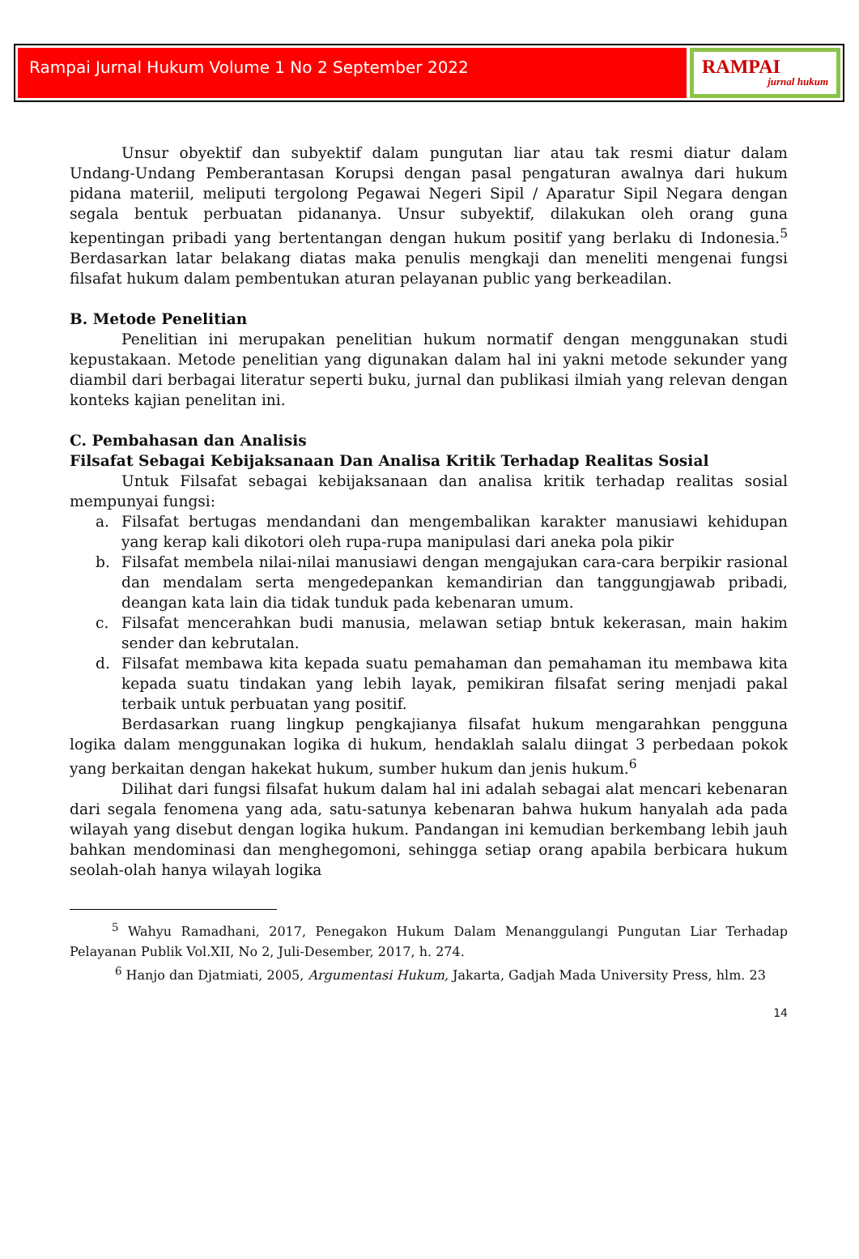Rampai Jurnal Hukum Volume 1 No 2 September 2022
RAMPAI
jurnal hukum
Unsur obyektif dan subyektif dalam pungutan liar atau tak resmi diatur dalam Undang-Undang Pemberantasan Korupsi dengan pasal pengaturan awalnya dari hukum pidana materiil, meliputi tergolong Pegawai Negeri Sipil / Aparatur Sipil Negara dengan segala bentuk perbuatan pidananya. Unsur subyektif, dilakukan oleh orang guna kepentingan pribadi yang bertentangan dengan hukum positif yang berlaku di Indonesia.<sup>5</sup> Berdasarkan latar belakang diatas maka penulis mengkaji dan meneliti mengenai fungsi filsafat hukum dalam pembentukan aturan pelayanan public yang berkeadilan.
B. Metode Penelitian
Penelitian ini merupakan penelitian hukum normatif dengan menggunakan studi kepustakaan. Metode penelitian yang digunakan dalam hal ini yakni metode sekunder yang diambil dari berbagai literatur seperti buku, jurnal dan publikasi ilmiah yang relevan dengan konteks kajian penelitan ini.
C. Pembahasan dan Analisis
Filsafat Sebagai Kebijaksanaan Dan Analisa Kritik Terhadap Realitas Sosial
Untuk Filsafat sebagai kebijaksanaan dan analisa kritik terhadap realitas sosial mempunyai fungsi:
a. Filsafat bertugas mendandani dan mengembalikan karakter manusiawi kehidupan yang kerap kali dikotori oleh rupa-rupa manipulasi dari aneka pola pikir
b. Filsafat membela nilai-nilai manusiawi dengan mengajukan cara-cara berpikir rasional dan mendalam serta mengedepankan kemandirian dan tanggungjawab pribadi, deangan kata lain dia tidak tunduk pada kebenaran umum.
c. Filsafat mencerahkan budi manusia, melawan setiap bntuk kekerasan, main hakim sender dan kebrutalan.
d. Filsafat membawa kita kepada suatu pemahaman dan pemahaman itu membawa kita kepada suatu tindakan yang lebih layak, pemikiran filsafat sering menjadi pakal terbaik untuk perbuatan yang positif.
Berdasarkan ruang lingkup pengkajianya filsafat hukum mengarahkan pengguna logika dalam menggunakan logika di hukum, hendaklah salalu diingat 3 perbedaan pokok yang berkaitan dengan hakekat hukum, sumber hukum dan jenis hukum.<sup>6</sup>
Dilihat dari fungsi filsafat hukum dalam hal ini adalah sebagai alat mencari kebenaran dari segala fenomena yang ada, satu-satunya kebenaran bahwa hukum hanyalah ada pada wilayah yang disebut dengan logika hukum. Pandangan ini kemudian berkembang lebih jauh bahkan mendominasi dan menghegomoni, sehingga setiap orang apabila berbicara hukum seolah-olah hanya wilayah logika
<sup>5</sup> Wahyu Ramadhani, 2017, Penegakon Hukum Dalam Menanggulangi Pungutan Liar Terhadap Pelayanan Publik Vol.XII, No 2, Juli-Desember, 2017, h. 274.
<sup>6</sup> Hanjo dan Djatmiati, 2005, Argumentasi Hukum, Jakarta, Gadjah Mada University Press, hlm. 23
14